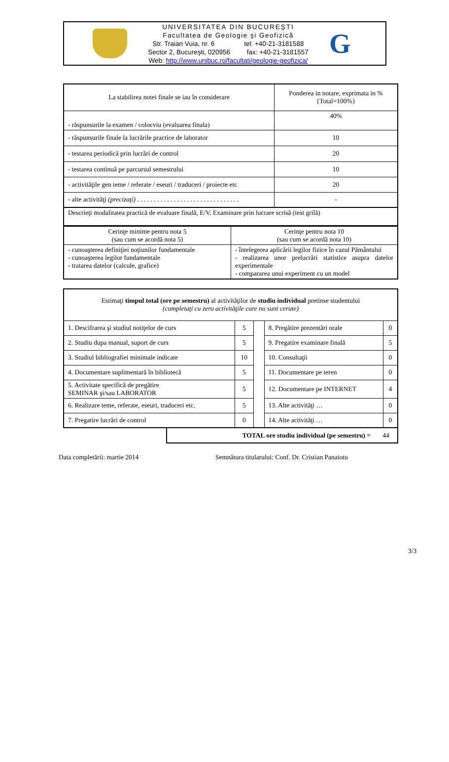UNIVERSITATEA DIN BUCUREŞTI
Facultatea de Geologie şi Geofizică
Str. Traian Vuia, nr. 6 tel: +40-21-3181588
Sector 2, Bucureşti, 020956 fax: +40-21-3181557
Web: http://www.unibuc.ro/facultati/geologie-geofizica/
G
| La stabilirea notei finale se iau în considerare | Ponderea in notare, exprimata in % {Total=100%} |
| - răspunsurile la examen / colocviu (evaluarea finala) | 40% |
| - răspunsurile finale la lucrările practice de laborator | 10 |
| - testarea periodică prin lucrări de control | 20 |
| - testarea continuă pe parcursul semestrului | 10 |
| - activităţile gen teme / referate / eseuri / traduceri / proiecte etc | 20 |
| - alte activităţi (precizaţi) . . . . . . . . . . . . . . . . . . . . . . . . . . . . . . . | - |
| Descrieţi modalitatea practică de evaluare finală, E/V. Examinare prin lucrare scrisă (test grilă) | |
| Cerinţe minime pentru nota 5 (sau cum se acordă nota 5) | Cerinţe pentru nota 10 (sau cum se acordă nota 10) |
| - cunoaşterea definiţiei noţiunilor fundamentale - cunoaşterea legilor fundamentale - tratarea datelor (calcule, grafice) | - întelegerea aplicării legilor fizice în cazul Pământului - realizarea unor prelucrări statistice asupra datelor experimentale - compararea unui experiment cu un model |
| Estimaţi timpul total (ore pe semestru) al activităţilor de studiu individual pretinse studentului (completaţi cu zero activităţile care nu sunt cerute) | | | | |
| 1. Descifrarea şi studiul notiţelor de curs | 5 | | 8. Pregătire prezentări orale | 0 |
| 2. Studiu dupa manual, suport de curs | 5 | | 9. Pregatire examinare finală | 5 |
| 3. Studiul bibliografiei minimale indicate | 10 | | 10. Consultaţii | 0 |
| 4. Documentare suplimentară în bibliotecă | 5 | | 11. Documentare pe teren | 0 |
| 5. Activitate specifică de pregătire SEMINAR şi/sau LABORATOR | 5 | | 12. Documentare pe INTERNET | 4 |
| 6. Realizare teme, referate, eseuri, traduceri etc. | 5 | | 13. Alte activităţi … | 0 |
| 7. Pregatire lucrări de control | 0 | | 14. Alte activităţi … | 0 |
| TOTAL ore studiu individual (pe semestru) = | 44 |
Data completării: martie 2014 Semnătura titularului: Conf. Dr. Cristian Panaiotu
3/3